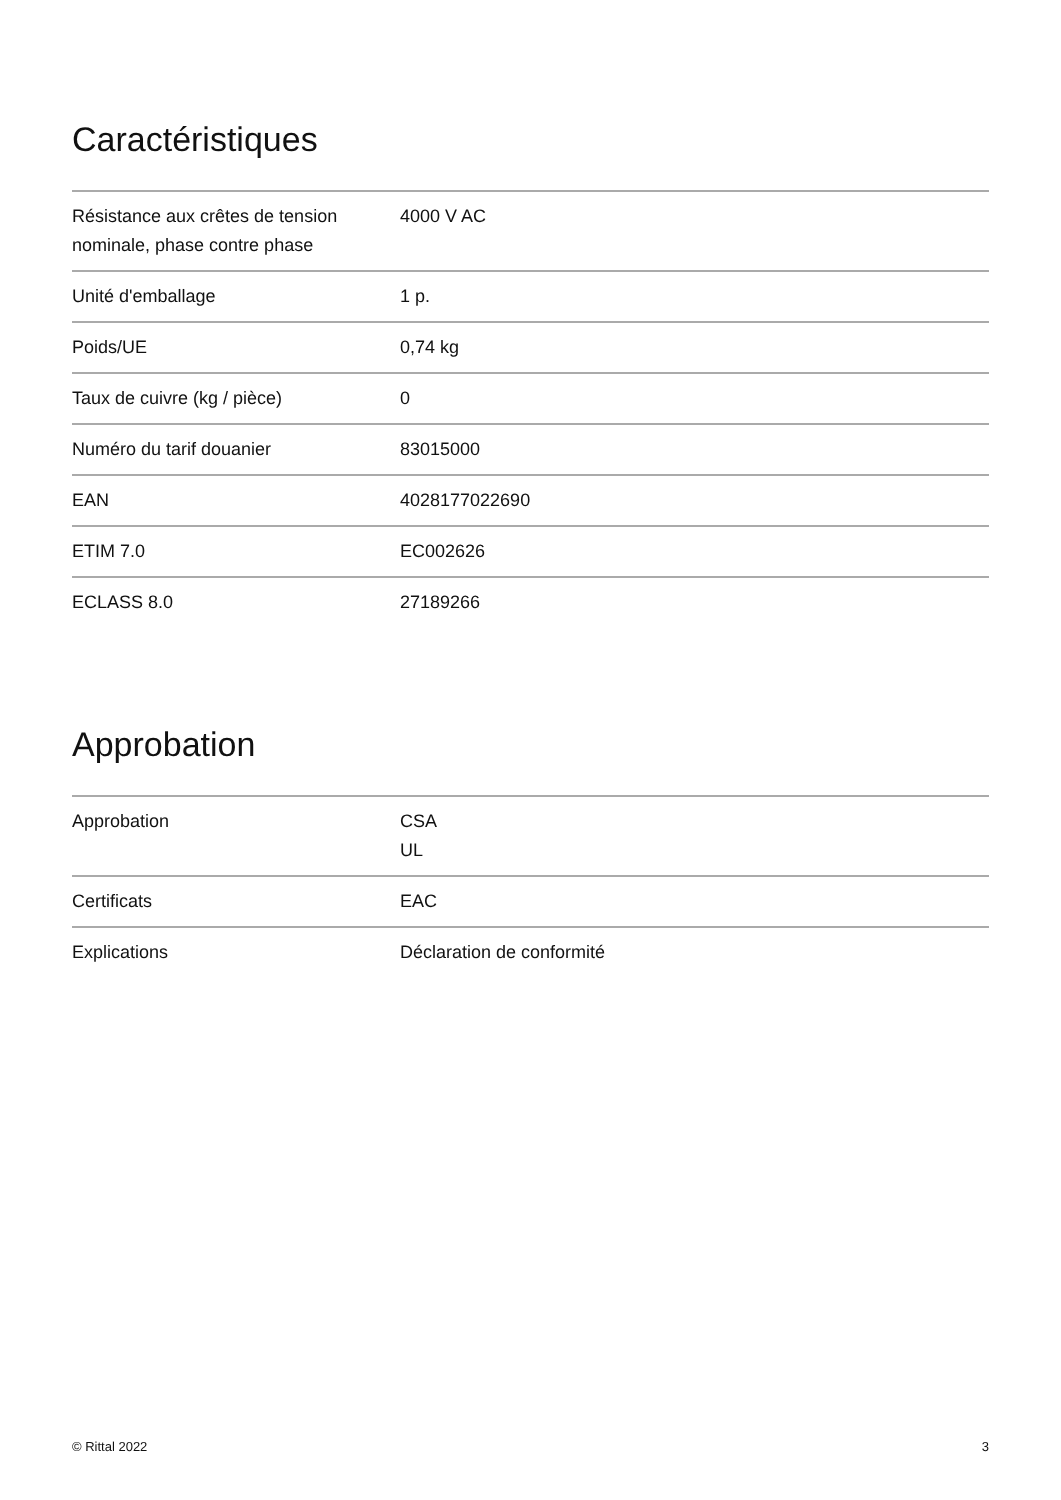Caractéristiques
| Résistance aux crêtes de tension nominale, phase contre phase | 4000 V AC |
| Unité d'emballage | 1 p. |
| Poids/UE | 0,74 kg |
| Taux de cuivre (kg / pièce) | 0 |
| Numéro du tarif douanier | 83015000 |
| EAN | 4028177022690 |
| ETIM 7.0 | EC002626 |
| ECLASS 8.0 | 27189266 |
Approbation
| Approbation | CSA UL |
| Certificats | EAC |
| Explications | Déclaration de conformité |
© Rittal 2022 3